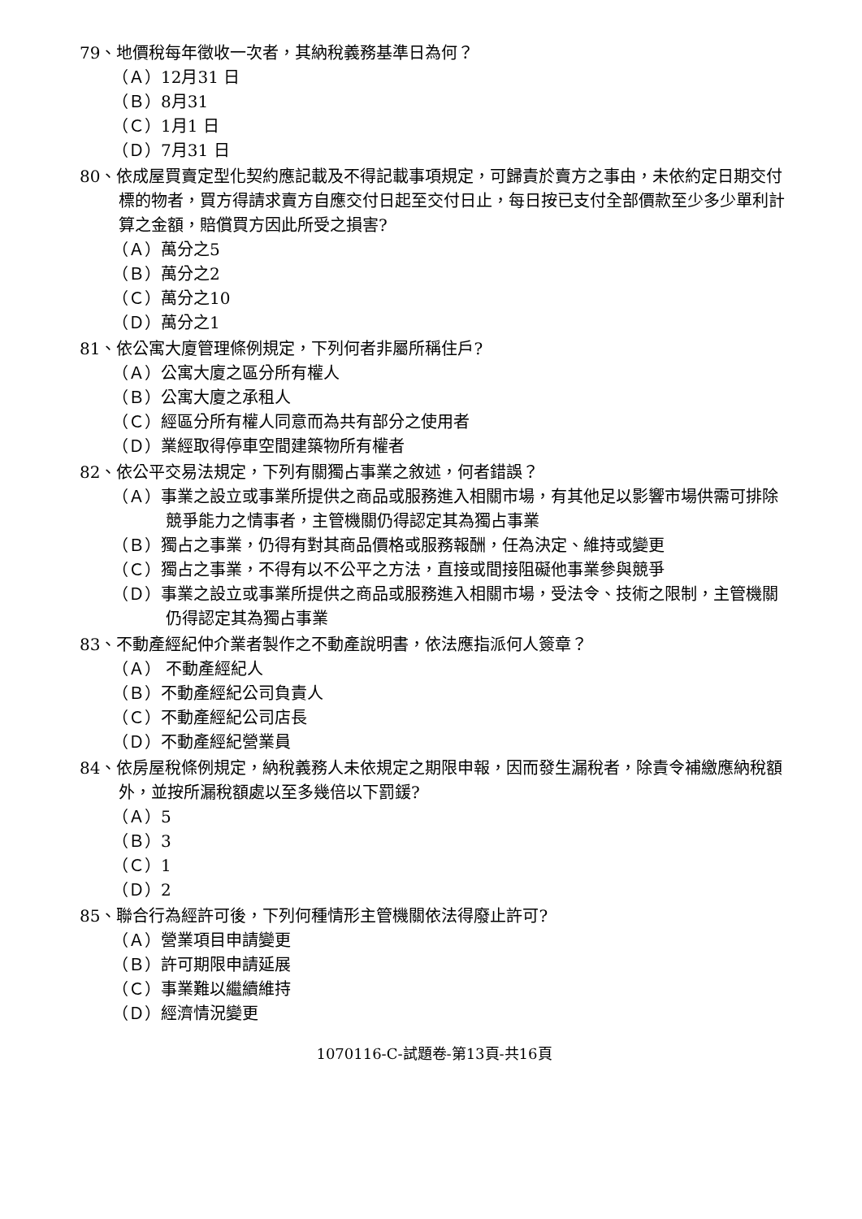79、地價稅每年徵收一次者，其納稅義務基準日為何？
（Ａ）12月31 日
（Ｂ）8月31
（Ｃ）1月1 日
（Ｄ）7月31 日
80、依成屋買賣定型化契約應記載及不得記載事項規定，可歸責於賣方之事由，未依約定日期交付標的物者，買方得請求賣方自應交付日起至交付日止，每日按已支付全部價款至少多少單利計算之金額，賠償買方因此所受之損害?
（Ａ）萬分之5
（Ｂ）萬分之2
（Ｃ）萬分之10
（Ｄ）萬分之1
81、依公寓大廈管理條例規定，下列何者非屬所稱住戶?
（Ａ）公寓大廈之區分所有權人
（Ｂ）公寓大廈之承租人
（Ｃ）經區分所有權人同意而為共有部分之使用者
（Ｄ）業經取得停車空間建築物所有權者
82、依公平交易法規定，下列有關獨占事業之敘述，何者錯誤？
（Ａ）事業之設立或事業所提供之商品或服務進入相關市場，有其他足以影響市場供需可排除競爭能力之情事者，主管機關仍得認定其為獨占事業
（Ｂ）獨占之事業，仍得有對其商品價格或服務報酬，任為決定、維持或變更
（Ｃ）獨占之事業，不得有以不公平之方法，直接或間接阻礙他事業參與競爭
（Ｄ）事業之設立或事業所提供之商品或服務進入相關市場，受法令、技術之限制，主管機關仍得認定其為獨占事業
83、不動產經紀仲介業者製作之不動產說明書，依法應指派何人簽章？
（Ａ） 不動產經紀人
（Ｂ）不動產經紀公司負責人
（Ｃ）不動產經紀公司店長
（Ｄ）不動產經紀營業員
84、依房屋稅條例規定，納稅義務人未依規定之期限申報，因而發生漏稅者，除責令補繳應納稅額外，並按所漏稅額處以至多幾倍以下罰鍰?
（Ａ）5
（Ｂ）3
（Ｃ）1
（Ｄ）2
85、聯合行為經許可後，下列何種情形主管機關依法得廢止許可?
（Ａ）營業項目申請變更
（Ｂ）許可期限申請延展
（Ｃ）事業難以繼續維持
（Ｄ）經濟情況變更
1070116-C-試題卷-第13頁-共16頁